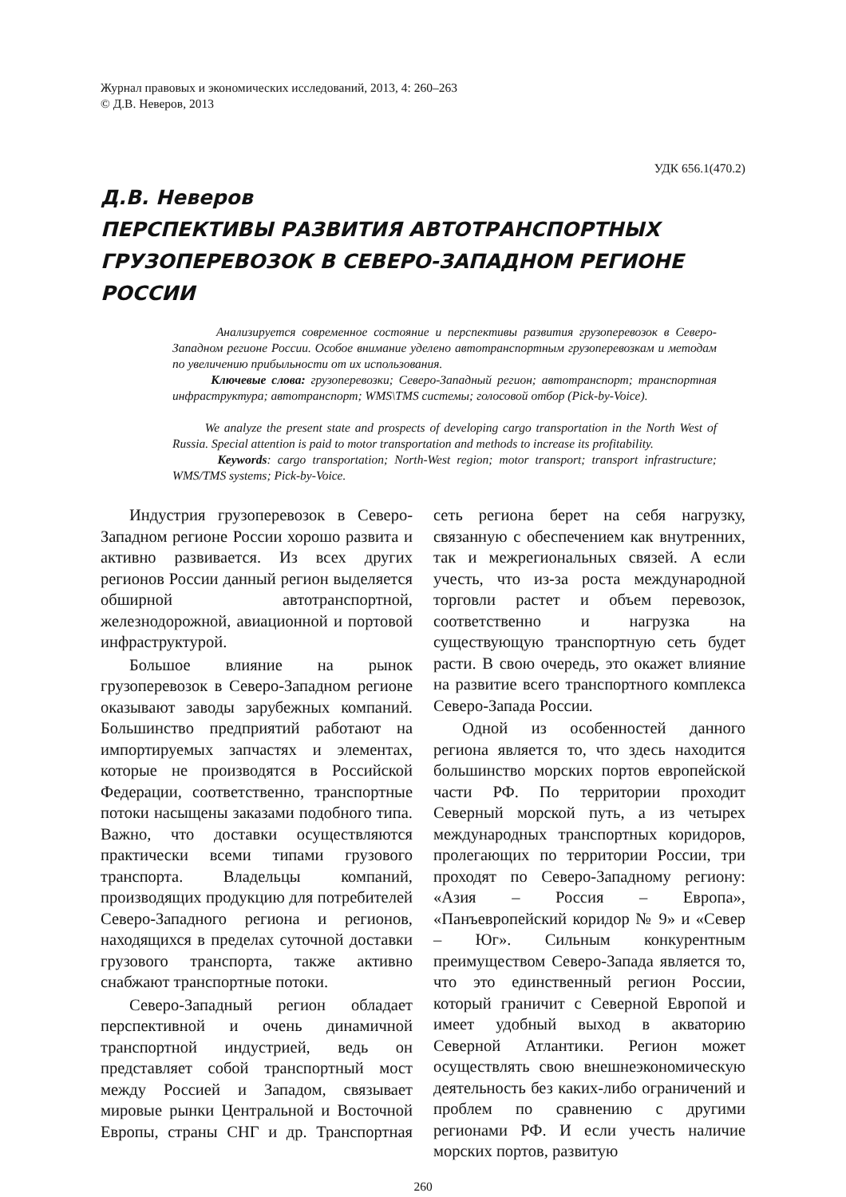Журнал правовых и экономических исследований, 2013, 4: 260–263
© Д.В. Неверов, 2013
УДК 656.1(470.2)
Д.В. Неверов
ПЕРСПЕКТИВЫ РАЗВИТИЯ АВТОТРАНСПОРТНЫХ ГРУЗОПЕРЕВОЗОК В СЕВЕРО-ЗАПАДНОМ РЕГИОНЕ РОССИИ
Анализируется современное состояние и перспективы развития грузоперевозок в Северо-Западном регионе России. Особое внимание уделено автотранспортным грузоперевозкам и методам по увеличению прибыльности от их использования.
Ключевые слова: грузоперевозки; Северо-Западный регион; автотранспорт; транспортная инфраструктура; автотранспорт; WMS\TMS системы; голосовой отбор (Pick-by-Voice).
We analyze the present state and prospects of developing cargo transportation in the North West of Russia. Special attention is paid to motor transportation and methods to increase its profitability.
Keywords: cargo transportation; North-West region; motor transport; transport infrastructure; WMS/TMS systems; Pick-by-Voice.
Индустрия грузоперевозок в Северо-Западном регионе России хорошо развита и активно развивается. Из всех других регионов России данный регион выделяется обширной автотранспортной, железнодорожной, авиационной и портовой инфраструктурой.
Большое влияние на рынок грузоперевозок в Северо-Западном регионе оказывают заводы зарубежных компаний. Большинство предприятий работают на импортируемых запчастях и элементах, которые не производятся в Российской Федерации, соответственно, транспортные потоки насыщены заказами подобного типа. Важно, что доставки осуществляются практически всеми типами грузового транспорта. Владельцы компаний, производящих продукцию для потребителей Северо-Западного региона и регионов, находящихся в пределах суточной доставки грузового транспорта, также активно снабжают транспортные потоки.
Северо-Западный регион обладает перспективной и очень динамичной транспортной индустрией, ведь он представляет собой транспортный мост между Россией и Западом, связывает мировые рынки Центральной и Восточной Европы, страны СНГ и др. Транспортная сеть региона берет на себя нагрузку, связанную с обеспечением как внутренних, так и межрегиональных связей. А если учесть, что из-за роста международной торговли растет и объем перевозок, соответственно и нагрузка на существующую транспортную сеть будет расти. В свою очередь, это окажет влияние на развитие всего транспортного комплекса Северо-Запада России.
Одной из особенностей данного региона является то, что здесь находится большинство морских портов европейской части РФ. По территории проходит Северный морской путь, а из четырех международных транспортных коридоров, пролегающих по территории России, три проходят по Северо-Западному региону: «Азия – Россия – Европа», «Панъевропейский коридор № 9» и «Север – Юг». Сильным конкурентным преимуществом Северо-Запада является то, что это единственный регион России, который граничит с Северной Европой и имеет удобный выход в акваторию Северной Атлантики. Регион может осуществлять свою внешнеэкономическую деятельность без каких-либо ограничений и проблем по сравнению с другими регионами РФ. И если учесть наличие морских портов, развитую
260